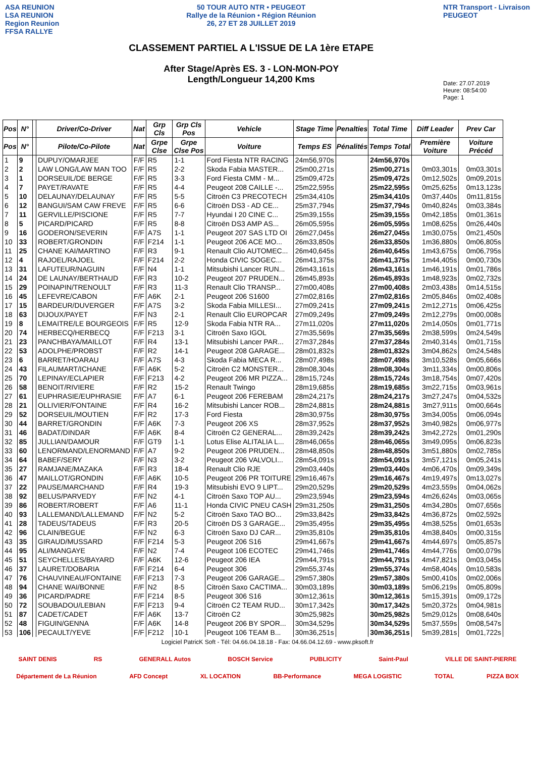ASA REUNION
LSA REUNION
Region Reunion
FFSA RALLYE
50 TOUR AUTO NTR • PEUGEOT
Rallye de la Réunion • Région Réunion
26, 27 ET 28 JUILLET 2019
CLASSEMENT PARTIEL A L'ISSUE DE LA 1ère ETAPE
After Stage/Après ES. 3 - LON-MON-POY
Length/Longueur 14,200 Kms
NTR Transport - Livraison
PEUGEOT
Date: 27.07.2019
Heure: 08:54:00
Page: 1
| Pos | N° | | Driver/Co-Driver | Nat | Grp Cls | Grp Cls Pos | Vehicle | Stage Time | Penalties | Total Time | Diff Leader | Prev Car |
| --- | --- | --- | --- | --- | --- | --- | --- | --- | --- | --- | --- | --- |
| Pos | N° | | Pilote/Co-Pilote | Nat | Grpe Clse | Grpe Clse Pos | Voiture | Temps ES | Pénalités | Temps Total | Première Voiture | Voiture Précéd |
| 1 | 9 | | DUPUY/OMARJEE | F/F | R5 | 1-1 | Ford Fiesta NTR RACING | 24m56,970s | | 24m56,970s | | |
| 2 | 2 | | LAW LONG/LAW MAN TOO | F/F | R5 | 2-2 | Skoda Fabia MASTER... | 25m00,271s | | 25m00,271s | 0m03,301s | 0m03,301s |
| 3 | 1 | | DORSEUIL/DE BERGE | F/F | R5 | 3-3 | Ford Fiesta CMM - M... | 25m09,472s | | 25m09,472s | 0m12,502s | 0m09,201s |
| 4 | 7 | | PAYET/RAVATE | F/F | R5 | 4-4 | Peugeot 208 CAILLE -... | 25m22,595s | | 25m22,595s | 0m25,625s | 0m13,123s |
| 5 | 10 | | DELAUNAY/DELAUNAY | F/F | R5 | 5-5 | Citroën C3 PRECOTECH | 25m34,410s | | 25m34,410s | 0m37,440s | 0m11,815s |
| 6 | 12 | | BANGUI/SAM CAW FREVE | F/F | R5 | 6-6 | Citroën DS3 - AD CE... | 25m37,794s | | 25m37,794s | 0m40,824s | 0m03,384s |
| 7 | 11 | | GERVILLE/PISCIONE | F/F | R5 | 7-7 | Hyundai I 20 CINE C... | 25m39,155s | | 25m39,155s | 0m42,185s | 0m01,361s |
| 8 | 5 | | PICARD/PICARD | F/F | R5 | 8-8 | Citroën DS3 AMP AS... | 26m05,595s | | 26m05,595s | 1m08,625s | 0m26,440s |
| 9 | 16 | | GODERON/SEVERIN | F/F | A7S | 1-1 | Peugeot 207 SAS LTD OI | 26m27,045s | | 26m27,045s | 1m30,075s | 0m21,450s |
| 10 | 33 | | ROBERT/GRONDIN | F/F | F214 | 1-1 | Peugeot 206 ACE MO... | 26m33,850s | | 26m33,850s | 1m36,880s | 0m06,805s |
| 11 | 25 | | CHANE KAI/MARTINO | F/F | R3 | 9-1 | Renault Clio AUTOMEC... | 26m40,645s | | 26m40,645s | 1m43,675s | 0m06,795s |
| 12 | 4 | | RAJOEL/RAJOEL | F/F | F214 | 2-2 | Honda CIVIC SOGEC... | 26m41,375s | | 26m41,375s | 1m44,405s | 0m00,730s |
| 13 | 31 | | LAFUTEUR/NAGUIN | F/F | N4 | 1-1 | Mitsubishi Lancer RUN... | 26m43,161s | | 26m43,161s | 1m46,191s | 0m01,786s |
| 14 | 24 | | DE LAUNAY/BERTHAUD | F/F | R3 | 10-2 | Peugeot 207 PRUDEN... | 26m45,893s | | 26m45,893s | 1m48,923s | 0m02,732s |
| 15 | 29 | | POINAPIN/TRENOULT | F/F | R3 | 11-3 | Renault Clio TRANSP... | 27m00,408s | | 27m00,408s | 2m03,438s | 0m14,515s |
| 16 | 45 | | LEFEVRE/CABON | F/F | A6K | 2-1 | Peugeot 206 S1600 | 27m02,816s | | 27m02,816s | 2m05,846s | 0m02,408s |
| 17 | 15 | | BARDEUR/DUVERGER | F/F | A7S | 3-2 | Skoda Fabia MILLESI... | 27m09,241s | | 27m09,241s | 2m12,271s | 0m06,425s |
| 18 | 63 | | DIJOUX/PAYET | F/F | N3 | 2-1 | Renault Clio EUROPCAR | 27m09,249s | | 27m09,249s | 2m12,279s | 0m00,008s |
| 19 | 8 | | LEMAITRE/LE BOURGEOIS | F/F | R5 | 12-9 | Skoda Fabia NTR RA... | 27m11,020s | | 27m11,020s | 2m14,050s | 0m01,771s |
| 20 | 74 | | HERBECQ/HERBECQ | F/F | F213 | 3-1 | Citroën Saxo IGOL | 27m35,569s | | 27m35,569s | 2m38,599s | 0m24,549s |
| 21 | 23 | | PANCHBAYA/MAILLOT | F/F | R4 | 13-1 | Mitsubishi Lancer PAR... | 27m37,284s | | 27m37,284s | 2m40,314s | 0m01,715s |
| 22 | 53 | | ADOLPHE/PROBST | F/F | R2 | 14-1 | Peugeot 208 GARAGE... | 28m01,832s | | 28m01,832s | 3m04,862s | 0m24,548s |
| 23 | 6 | | BARRET/HOARAU | F/F | A7S | 4-3 | Skoda Fabia MECA R... | 28m07,498s | | 28m07,498s | 3m10,528s | 0m05,666s |
| 24 | 43 | | FILAUMART/ICHANE | F/F | A6K | 5-2 | Citroën C2 MONSTER... | 28m08,304s | | 28m08,304s | 3m11,334s | 0m00,806s |
| 25 | 70 | | LEPINAY/ECLAPIER | F/F | F213 | 4-2 | Peugeot 206 MR PIZZA... | 28m15,724s | | 28m15,724s | 3m18,754s | 0m07,420s |
| 26 | 58 | | BENOIT/RIVIERE | F/F | R2 | 15-2 | Renault Twingo | 28m19,685s | | 28m19,685s | 3m22,715s | 0m03,961s |
| 27 | 61 | | EUPHRASIE/EUPHRASIE | F/F | A7 | 6-1 | Peugeot 206 FEREBAM | 28m24,217s | | 28m24,217s | 3m27,247s | 0m04,532s |
| 28 | 21 | | OLLIVIER/FONTAINE | F/F | R4 | 16-2 | Mitsubishi Lancer ROB... | 28m24,881s | | 28m24,881s | 3m27,911s | 0m00,664s |
| 29 | 52 | | DORSEUIL/MOUTIEN | F/F | R2 | 17-3 | Ford Fiesta | 28m30,975s | | 28m30,975s | 3m34,005s | 0m06,094s |
| 30 | 44 | | BARRET/GRONDIN | F/F | A6K | 7-3 | Peugeot 206 XS | 28m37,952s | | 28m37,952s | 3m40,982s | 0m06,977s |
| 31 | 46 | | BADAT/DINDAR | F/F | A6K | 8-4 | Citroën C2 GENERAL... | 28m39,242s | | 28m39,242s | 3m42,272s | 0m01,290s |
| 32 | 85 | | JULLIAN/DAMOUR | F/F | GT9 | 1-1 | Lotus Elise ALITALIA L... | 28m46,065s | | 28m46,065s | 3m49,095s | 0m06,823s |
| 33 | 60 | | LENORMAND/LENORMAND | F/F | A7 | 9-2 | Peugeot 206 PRUDEN... | 28m48,850s | | 28m48,850s | 3m51,880s | 0m02,785s |
| 34 | 64 | | BABEF/SERY | F/F | N3 | 3-2 | Peugeot 206 VALVOLI... | 28m54,091s | | 28m54,091s | 3m57,121s | 0m05,241s |
| 35 | 27 | | RAMJANE/MAZAKA | F/F | R3 | 18-4 | Renault Clio RJE | 29m03,440s | | 29m03,440s | 4m06,470s | 0m09,349s |
| 36 | 47 | | MAILLOT/GRONDIN | F/F | A6K | 10-5 | Peugeot 206 PR TOITURE | 29m16,467s | | 29m16,467s | 4m19,497s | 0m13,027s |
| 37 | 22 | | PAUSE/MARCHAND | F/F | R4 | 19-3 | Mitsubishi EVO 9 LIPT... | 29m20,529s | | 29m20,529s | 4m23,559s | 0m04,062s |
| 38 | 92 | | BELUS/PARVEDY | F/F | N2 | 4-1 | Citroën Saxo TOP AU... | 29m23,594s | | 29m23,594s | 4m26,624s | 0m03,065s |
| 39 | 86 | | ROBERT/ROBERT | F/F | A6 | 11-1 | Honda CIVIC PNEU CASH | 29m31,250s | | 29m31,250s | 4m34,280s | 0m07,656s |
| 40 | 93 | | LALLEMAND/LALLEMAND | F/F | N2 | 5-2 | Citroën Saxo TAO BO... | 29m33,842s | | 29m33,842s | 4m36,872s | 0m02,592s |
| 41 | 28 | | TADEUS/TADEUS | F/F | R3 | 20-5 | Citroën DS 3 GARAGE... | 29m35,495s | | 29m35,495s | 4m38,525s | 0m01,653s |
| 42 | 96 | | CLAIN/BEGUE | F/F | N2 | 6-3 | Citroën Saxo DJ CAR... | 29m35,810s | | 29m35,810s | 4m38,840s | 0m00,315s |
| 43 | 35 | | GIRAUD/MUSSARD | F/F | F214 | 5-3 | Peugeot 206 S16 | 29m41,667s | | 29m41,667s | 4m44,697s | 0m05,857s |
| 44 | 95 | | ALI/MANGAYE | F/F | N2 | 7-4 | Peugeot 106 ECOTEC | 29m41,746s | | 29m41,746s | 4m44,776s | 0m00,079s |
| 45 | 51 | | SEYCHELLES/BAYARD | F/F | A6K | 12-6 | Peugeot 206 IEA | 29m44,791s | | 29m44,791s | 4m47,821s | 0m03,045s |
| 46 | 37 | | LAURET/DOBARIA | F/F | F214 | 6-4 | Peugeot 306 | 29m55,374s | | 29m55,374s | 4m58,404s | 0m10,583s |
| 47 | 76 | | CHAUVINEAU/FONTAINE | F/F | F213 | 7-3 | Peugeot 206 GARAGE... | 29m57,380s | | 29m57,380s | 5m00,410s | 0m02,006s |
| 48 | 94 | | CHANE WAI/BONNE | F/F | N2 | 8-5 | Citroën Saxo CACTIMA... | 30m03,189s | | 30m03,189s | 5m06,219s | 0m05,809s |
| 49 | 36 | | PICARD/PADRE | F/F | F214 | 8-5 | Peugeot 306 S16 | 30m12,361s | | 30m12,361s | 5m15,391s | 0m09,172s |
| 50 | 72 | | SOUBADOU/LEBIAN | F/F | F213 | 9-4 | Citroën C2 TEAM RUD... | 30m17,342s | | 30m17,342s | 5m20,372s | 0m04,981s |
| 51 | 87 | | CADET/CADET | F/F | A6K | 13-7 | Citroën C2 | 30m25,982s | | 30m25,982s | 5m29,012s | 0m08,640s |
| 52 | 48 | | FIGUIN/GENNA | F/F | A6K | 14-8 | Peugeot 206 BY SPOR... | 30m34,529s | | 30m34,529s | 5m37,559s | 0m08,547s |
| 53 | 106 | | PECAULT/YEVE | F/F | F212 | 10-1 | Peugeot 106 TEAM B... | 30m36,251s | | 30m36,251s | 5m39,281s | 0m01,722s |
Logiciel PatricK Soft - Tél: 04.66.04.18.18 - Fax: 04.66.04.12.69 - www.pksoft.fr
SAINT DENIS RS GENERALL Autos BOSCH Service PUBLICITY Saint-Paul VILLE DE SAINT-PIERRE
Département de La Réunion AFD Concept XL LOCATION BB-Performance MEGA LOGISTIC TOTAL PIZZA BOX